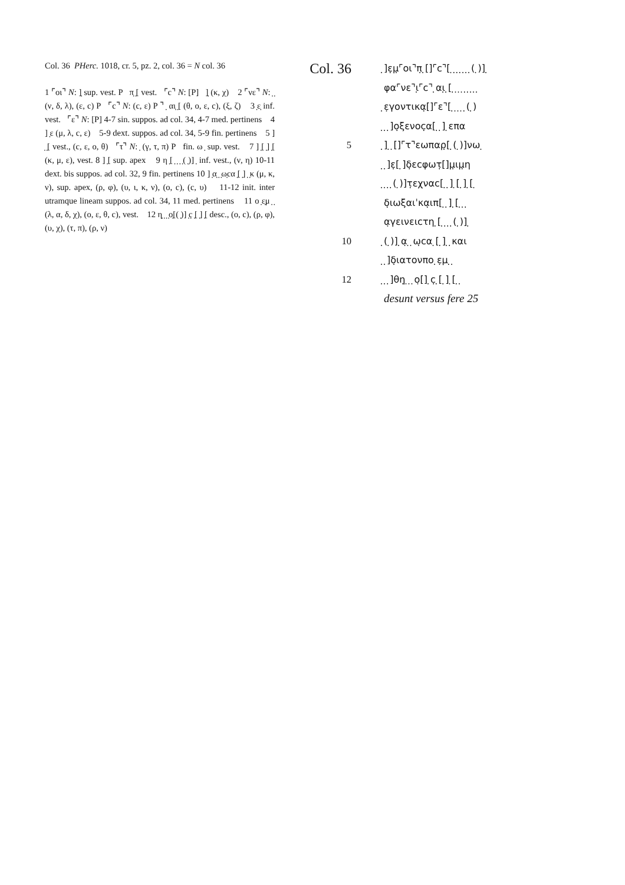Col. 36 PHerc. 1018, cr. 5, pz. 2, col. 36 = N col. 36
1 ⌜οι⌝ N: ]̣ sup. vest. P π̣ ̣[ vest. ⌜c⌝ N: [P] ]̣ (κ, χ) 2 ⌜νε⌝ N: ̣ ̣ (ν, δ, λ), (ε, c) P ⌜c⌝ N: (c, ε) P ⌝ ̣ αι̣ ̣[ (θ, ο, ε, c), (ξ, ζ) 3 ̣ε̣ inf. vest. ⌜ε⌝ N: [P] 4-7 sin. suppos. ad col. 34, 4-7 med. pertinens 4 ] ̣ε (μ, λ, c, ε) 5-9 dext. suppos. ad col. 34, 5-9 fin. pertinens 5 ] ̣ ̣[ vest., (c, ε, ο, θ) ⌜τ⌝ N: ̣ (γ, τ, π) P fin. ω ̣ sup. vest. 7 ] ̣[ ̣] ̣[ (κ, μ, ε), vest. 8 ] ̣[ sup. apex 9 η ̣[ ̣ ̣ ̣ ̣( ̣)] ̣ inf. vest., (ν, η) 10-11 dext. bis suppos. ad col. 32, 9 fin. pertinens 10 ] ̣α̣ ̣ ̣ω̣cα ̣[ ̣] ̣ ̣κ (μ, κ, ν), sup. apex, (ρ, φ), (υ, ι, κ, ν), (ο, c), (c, υ) 11-12 init. inter utramque lineam suppos. ad col. 34, 11 med. pertinens 11 ο ̣ε̣μ ̣ ̣ (λ, α, δ, χ), (ο, ε, θ, c), vest. 12 η̣ ̣ ̣ ̣ο̣[( ̣)] ̣c̣ ̣[ ̣] ̣[ desc., (ο, c), (ρ, φ), (υ, χ), (τ, π), (ρ, ν)
Col. 36
5
10
12
̣]ε̣μ̣⌜οι⌝π̣ ̣[]⌜c⌝[ ̣ ̣ ̣ ̣ ̣ ̣ ̣( ̣)] ̣
φα⌜νε⌝ι̣⌜c⌝ ̣αι̣ ̣[ ̣ ̣ ̣ ̣ ̣ ̣ ̣ ̣ ̣
̣ε̣γοντικα̣[]⌜ε⌝[ ̣ ̣ ̣ ̣ ̣( ̣)
̣ ̣ ̣]ο̣ξενοc̣α[ ̣ ̣] ̣επα
̣] ̣ ̣[]⌜τ⌝εωπαρ̣[ ̣( ̣)]νω ̣
̣ ̣]ε̣[ ̣]δ̣εcφωτ̣[]μ̣ιμ̣η
̣ ̣ ̣ ̣( ̣)]τ̣εχναc[ ̣ ̣] ̣[ ̣] ̣[ ̣
δ̣ιωξαιˈκα̣ιπ[ ̣ ̣] ̣[ ̣ ̣ ̣
α̣γεινειcτη ̣[ ̣ ̣ ̣ ̣( ̣)] ̣
̣( ̣)] ̣α̣ ̣ ̣ω̣cα ̣[ ̣] ̣ ̣και
̣ ̣]δ̣ιατονπο ̣ε̣μ ̣ ̣
̣ ̣ ̣]θη̣ ̣ ̣ ̣ο̣[] ̣c̣ ̣[ ̣] ̣[ ̣ ̣
desunt versus fere 25